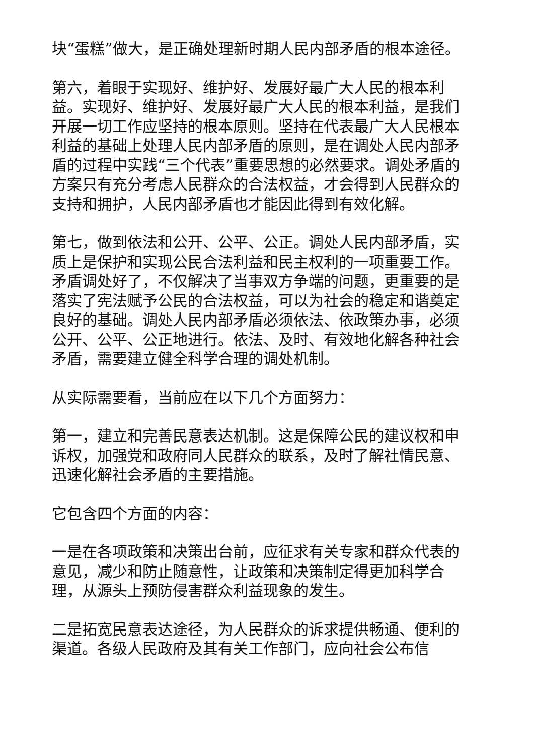块“蛋糕”做大，是正确处理新时期人民内部矛盾的根本途径。
第六，着眼于实现好、维护好、发展好最广大人民的根本利益。实现好、维护好、发展好最广大人民的根本利益，是我们开展一切工作应坚持的根本原则。坚持在代表最广大人民根本利益的基础上处理人民内部矛盾的原则，是在调处人民内部矛盾的过程中实践“三个代表”重要思想的必然要求。调处矛盾的方案只有充分考虑人民群众的合法权益，才会得到人民群众的支持和拥护，人民内部矛盾也才能因此得到有效化解。
第七，做到依法和公开、公平、公正。调处人民内部矛盾，实质上是保护和实现公民合法利益和民主权利的一项重要工作。矛盾调处好了，不仅解决了当事双方争端的问题，更重要的是落实了宪法赋予公民的合法权益，可以为社会的稳定和谐奠定良好的基础。调处人民内部矛盾必须依法、依政策办事，必须公开、公平、公正地进行。依法、及时、有效地化解各种社会矛盾，需要建立健全科学合理的调处机制。
从实际需要看，当前应在以下几个方面努力：
第一，建立和完善民意表达机制。这是保障公民的建议权和申诉权，加强党和政府同人民群众的联系，及时了解社情民意、迅速化解社会矛盾的主要措施。
它包含四个方面的内容：
一是在各项政策和决策出台前，应征求有关专家和群众代表的意见，减少和防止随意性，让政策和决策制定得更加科学合理，从源头上预防侵害群众利益现象的发生。
二是拓宽民意表达途径，为人民群众的诉求提供畅通、便利的渠道。各级人民政府及其有关工作部门，应向社会公布信